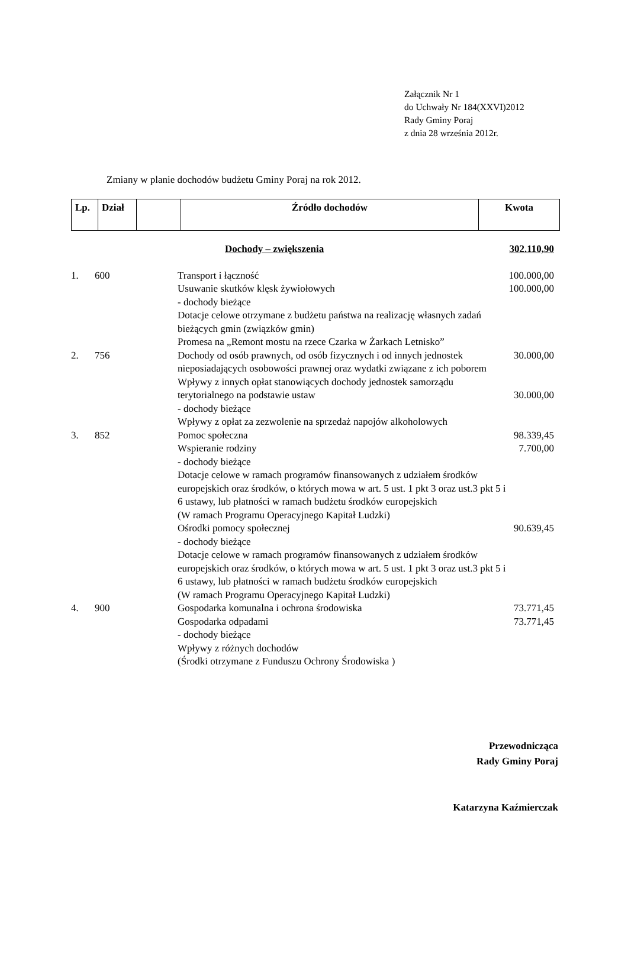Załącznik Nr 1
do Uchwały Nr 184(XXVI)2012
Rady Gminy Poraj
z dnia 28 września 2012r.
Zmiany w planie dochodów budżetu Gminy Poraj na rok 2012.
| Lp. | Dział | | Źródło dochodów | Kwota |
| --- | --- | --- | --- | --- |
| | | Dochody – zwiększenia | 302.110,90 |
| 1. | 600 | Transport i łączność Usuwanie skutków klęsk żywiołowych - dochody bieżące Dotacje celowe otrzymane z budżetu państwa na realizację własnych zadań bieżących gmin (związków gmin) Promesa na „Remont mostu na rzece Czarka w Żarkach Letnisko” | 100.000,00 100.000,00 |
| 2. | 756 | Dochody od osób prawnych, od osób fizycznych i od innych jednostek nieposiadających osobowości prawnej oraz wydatki związane z ich poborem Wpływy z innych opłat stanowiących dochody jednostek samorządu terytorialnego na podstawie ustaw - dochody bieżące Wpływy z opłat za zezwolenie na sprzedaż napojów alkoholowych | 30.000,00 30.000,00 |
| 3. | 852 | Pomoc społeczna Wspieranie rodziny - dochody bieżące Dotacje celowe w ramach programów finansowanych z udziałem środków europejskich oraz środków, o których mowa w art. 5 ust. 1 pkt 3 oraz ust.3 pkt 5 i 6 ustawy, lub płatności w ramach budżetu środków europejskich (W ramach Programu Operacyjnego Kapitał Ludzki) Ośrodki pomocy społecznej - dochody bieżące Dotacje celowe w ramach programów finansowanych z udziałem środków europejskich oraz środków, o których mowa w art. 5 ust. 1 pkt 3 oraz ust.3 pkt 5 i 6 ustawy, lub płatności w ramach budżetu środków europejskich (W ramach Programu Operacyjnego Kapitał Ludzki) | 98.339,45 7.700,00 90.639,45 |
| 4. | 900 | Gospodarka komunalna i ochrona środowiska Gospodarka odpadami - dochody bieżące Wpływy z różnych dochodów (Środki otrzymane z Funduszu Ochrony Środowiska ) | 73.771,45 73.771,45 |
Przewodnicząca
Rady Gminy Poraj
Katarzyna Kaźmierczak